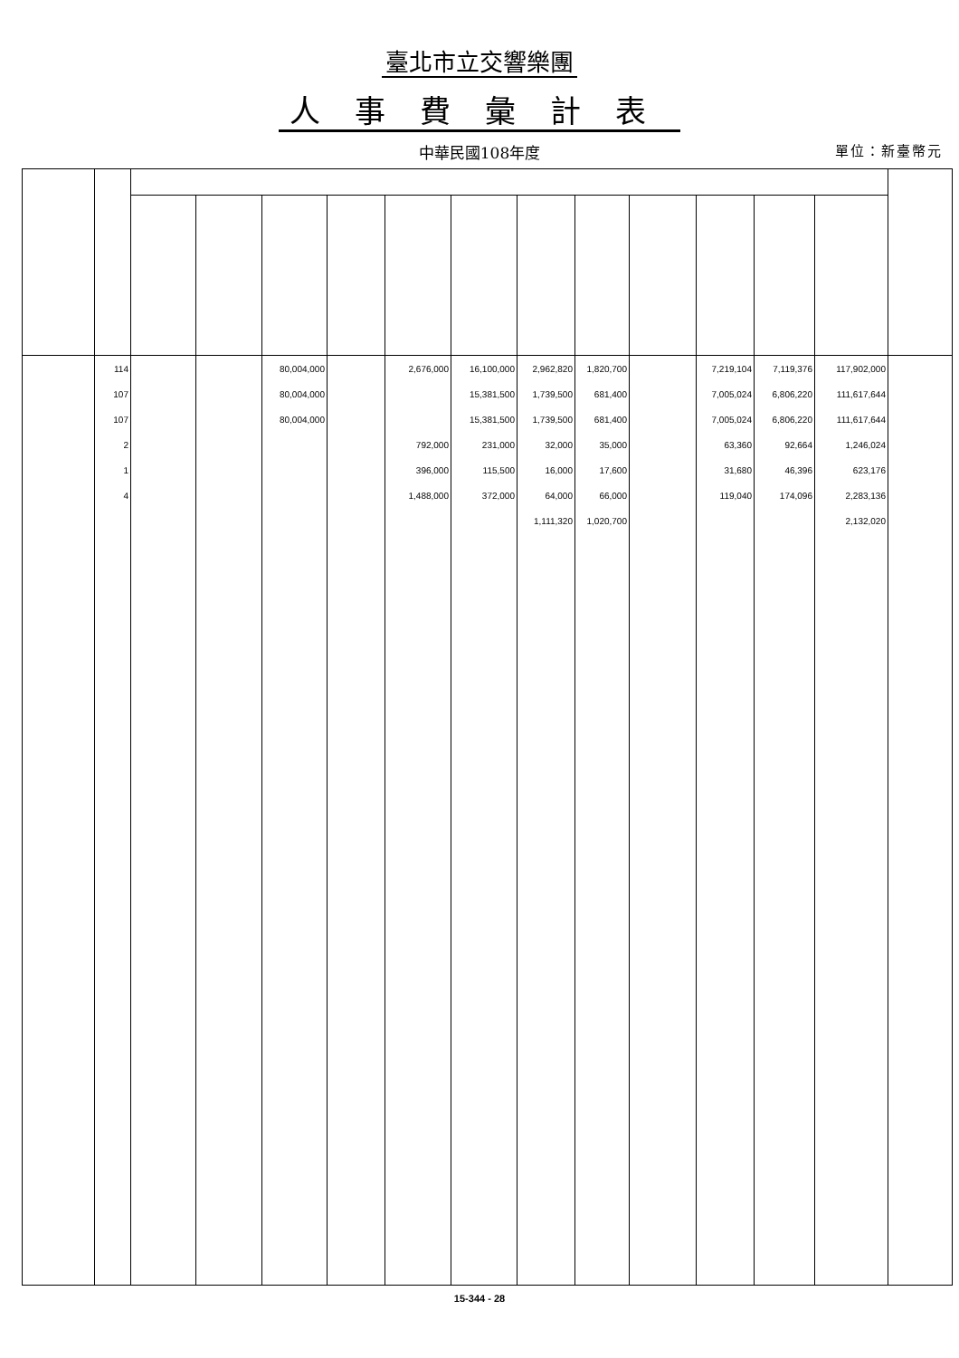臺北市立交響樂團
人事費彙計表
中華民國108年度 單位：新臺幣元
| | 114 | | | 80,004,000 | | 2,676,000 | 16,100,000 | 2,962,820 | 1,820,700 | | 7,219,104 | 7,119,376 | 117,902,000 | |
| | 107 | | | 80,004,000 | | | 15,381,500 | 1,739,500 | 681,400 | | 7,005,024 | 6,806,220 | 111,617,644 | |
| | 107 | | | 80,004,000 | | | 15,381,500 | 1,739,500 | 681,400 | | 7,005,024 | 6,806,220 | 111,617,644 | |
| | 2 | | | | | 792,000 | 231,000 | 32,000 | 35,000 | | 63,360 | 92,664 | 1,246,024 | |
| | 1 | | | | | 396,000 | 115,500 | 16,000 | 17,600 | | 31,680 | 46,396 | 623,176 | |
| | 4 | | | | | 1,488,000 | 372,000 | 64,000 | 66,000 | | 119,040 | 174,096 | 2,283,136 | |
| | | | | | | | | 1,111,320 | 1,020,700 | | | | 2,132,020 | |
15-344 - 28